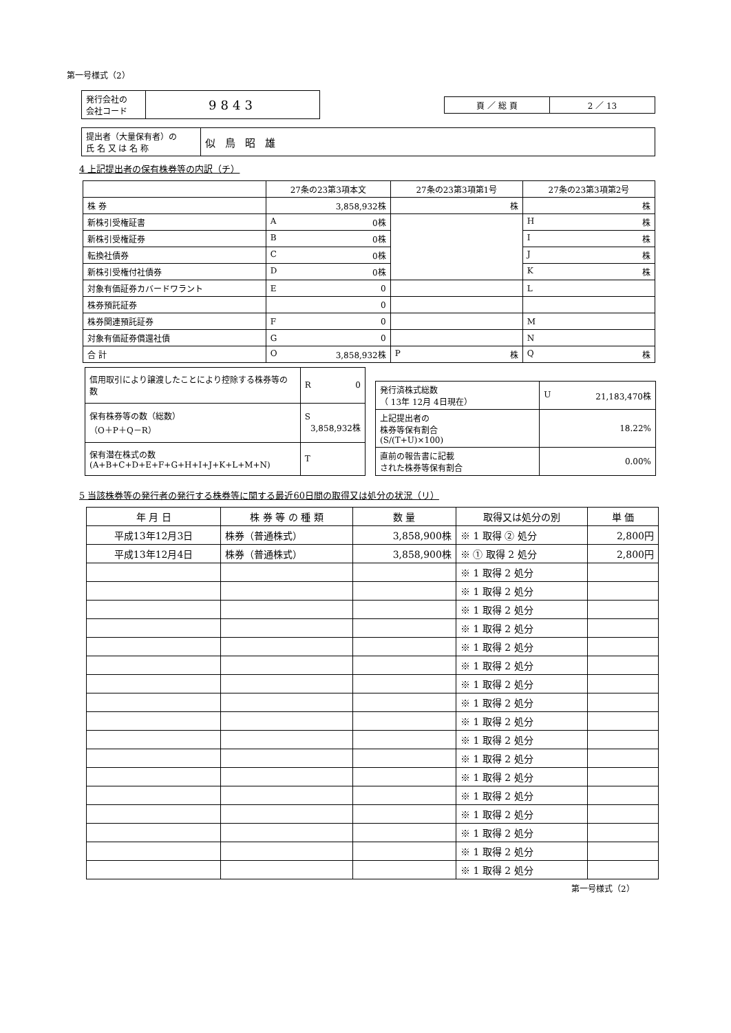第一号様式（2）
| 発行会社の 会社コード | 9843 |
| 頁 ／ 総 頁 | 2 ／ 13 |
| 提出者（大量保有者）の 氏 名 又 は 名 称 | 似鳥昭雄 |
4 上記提出者の保有株券等の内訳（チ）
| | 27条の23第3項本文 | 27条の23第3項第1号 | 27条の23第3項第2号 |
| --- | --- | --- | --- |
| 株 券 | 3,858,932株 | 株 | 株 |
| 新株引受権証書 | A 0株 | | H 株 |
| 新株引受権証券 | B 0株 | | I 株 |
| 転換社債券 | C 0株 | | J 株 |
| 新株引受権付社債券 | D 0株 | | K 株 |
| 対象有価証券カバードワラント | E 0 | | L |
| 株券預託証券 | 0 | | |
| 株券関連預託証券 | F 0 | | M |
| 対象有価証券償還社債 | G 0 | | N |
| 合 計 | O 3,858,932株 | P 株 | Q 株 |
| 信用取引により譲渡したことにより控除する株券等の数 | R 0 |
| 保有株券等の数（総数） （O＋P＋Q－R） | S 3,858,932株 |
| 保有潜在株式の数 (A+B+C+D+E+F+G+H+I+J+K+L+M+N) | T |
| 発行済株式総数 （ 13年 12月 4日現在） | U 21,183,470株 |
| 上記提出者の 株券等保有割合 (S/(T+U)×100) | 18.22% |
| 直前の報告書に記載 された株券等保有割合 | 0.00% |
5 当該株券等の発行者の発行する株券等に関する最近60日間の取得又は処分の状況（リ）
| 年 月 日 | 株 券 等 の 種 類 | 数 量 | 取得又は処分の別 | 単 価 |
| --- | --- | --- | --- | --- |
| 平成13年12月3日 | 株券（普通株式） | 3,858,900株 | ※ 1 取得 ② 処分 | 2,800円 |
| 平成13年12月4日 | 株券（普通株式） | 3,858,900株 | ※ ① 取得 2 処分 | 2,800円 |
| | | | ※ 1 取得 2 処分 | |
| | | | ※ 1 取得 2 処分 | |
| | | | ※ 1 取得 2 処分 | |
| | | | ※ 1 取得 2 処分 | |
| | | | ※ 1 取得 2 処分 | |
| | | | ※ 1 取得 2 処分 | |
| | | | ※ 1 取得 2 処分 | |
| | | | ※ 1 取得 2 処分 | |
| | | | ※ 1 取得 2 処分 | |
| | | | ※ 1 取得 2 処分 | |
| | | | ※ 1 取得 2 処分 | |
| | | | ※ 1 取得 2 処分 | |
| | | | ※ 1 取得 2 処分 | |
| | | | ※ 1 取得 2 処分 | |
| | | | ※ 1 取得 2 処分 | |
| | | | ※ 1 取得 2 処分 | |
| | | | ※ 1 取得 2 処分 | |
第一号様式（2）